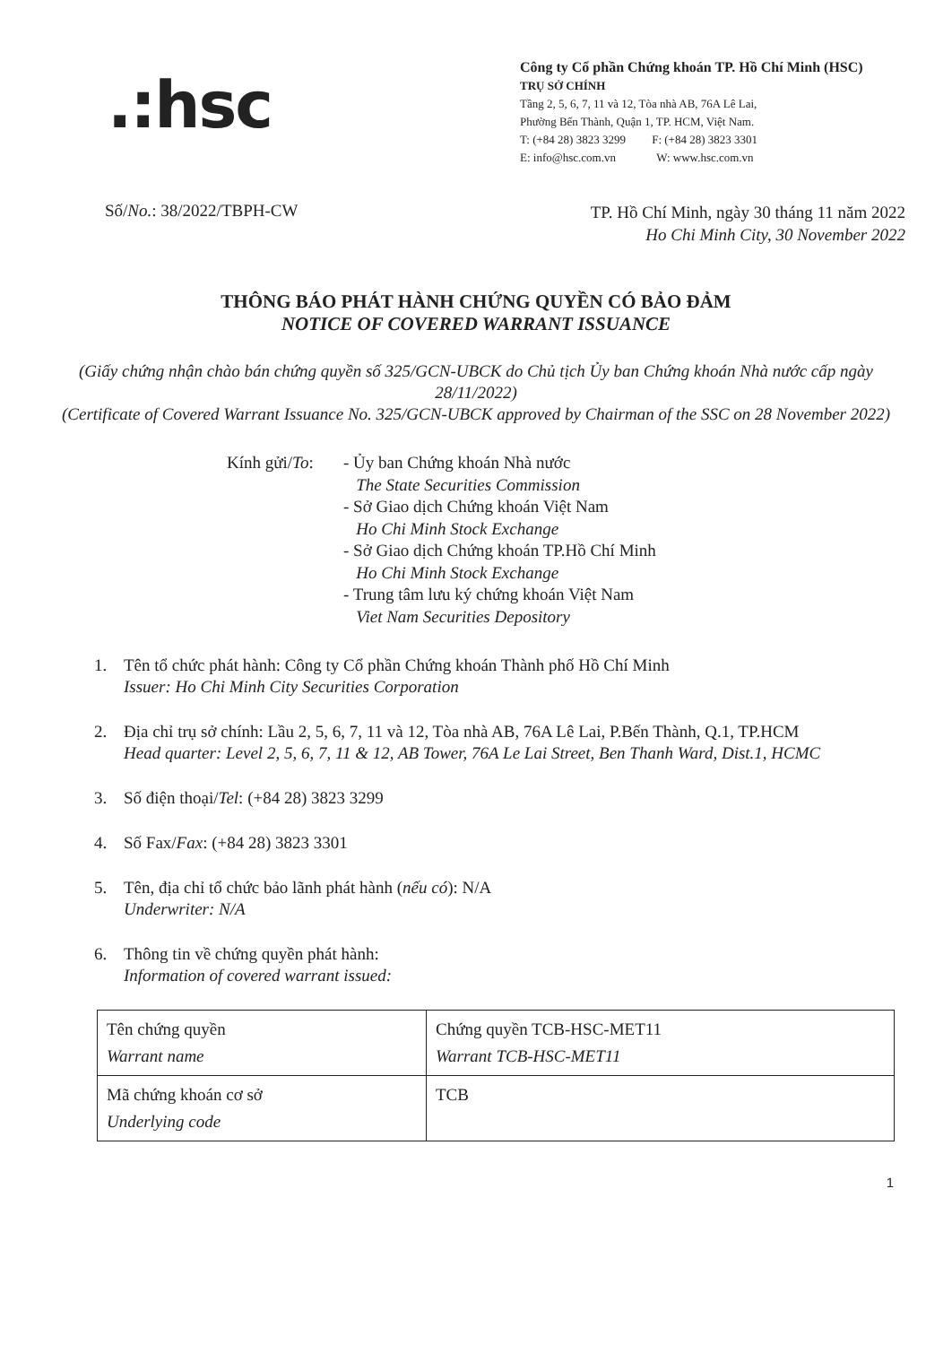.:hsc
Công ty Cổ phần Chứng khoán TP. Hồ Chí Minh (HSC)
TRỤ SỞ CHÍNH
Tầng 2, 5, 6, 7, 11 và 12, Tòa nhà AB, 76A Lê Lai,
Phường Bến Thành, Quận 1, TP. HCM, Việt Nam.
T: (+84 28) 3823 3299 F: (+84 28) 3823 3301
E: info@hsc.com.vn W: www.hsc.com.vn
Số/No.: 38/2022/TBPH-CW
TP. Hồ Chí Minh, ngày 30 tháng 11 năm 2022
Ho Chi Minh City, 30 November 2022
THÔNG BÁO PHÁT HÀNH CHỨNG QUYỀN CÓ BẢO ĐẢM
NOTICE OF COVERED WARRANT ISSUANCE
(Giấy chứng nhận chào bán chứng quyền số 325/GCN-UBCK do Chủ tịch Ủy ban Chứng khoán Nhà nước cấp ngày 28/11/2022)
(Certificate of Covered Warrant Issuance No. 325/GCN-UBCK approved by Chairman of the SSC on 28 November 2022)
Kính gửi/To:
- Ủy ban Chứng khoán Nhà nước
The State Securities Commission
- Sở Giao dịch Chứng khoán Việt Nam
Ho Chi Minh Stock Exchange
- Sở Giao dịch Chứng khoán TP.Hồ Chí Minh
Ho Chi Minh Stock Exchange
- Trung tâm lưu ký chứng khoán Việt Nam
Viet Nam Securities Depository
1. Tên tổ chức phát hành: Công ty Cổ phần Chứng khoán Thành phố Hồ Chí Minh
Issuer: Ho Chi Minh City Securities Corporation
2. Địa chỉ trụ sở chính: Lầu 2, 5, 6, 7, 11 và 12, Tòa nhà AB, 76A Lê Lai, P.Bến Thành, Q.1, TP.HCM
Head quarter: Level 2, 5, 6, 7, 11 & 12, AB Tower, 76A Le Lai Street, Ben Thanh Ward, Dist.1, HCMC
3. Số điện thoại/Tel: (+84 28) 3823 3299
4. Số Fax/Fax: (+84 28) 3823 3301
5. Tên, địa chỉ tổ chức bảo lãnh phát hành (nếu có): N/A
Underwriter: N/A
6. Thông tin về chứng quyền phát hành:
Information of covered warrant issued:
| Tên chứng quyền Warrant name | Chứng quyền TCB-HSC-MET11 Warrant TCB-HSC-MET11 |
| Mã chứng khoán cơ sở Underlying code | TCB |
1